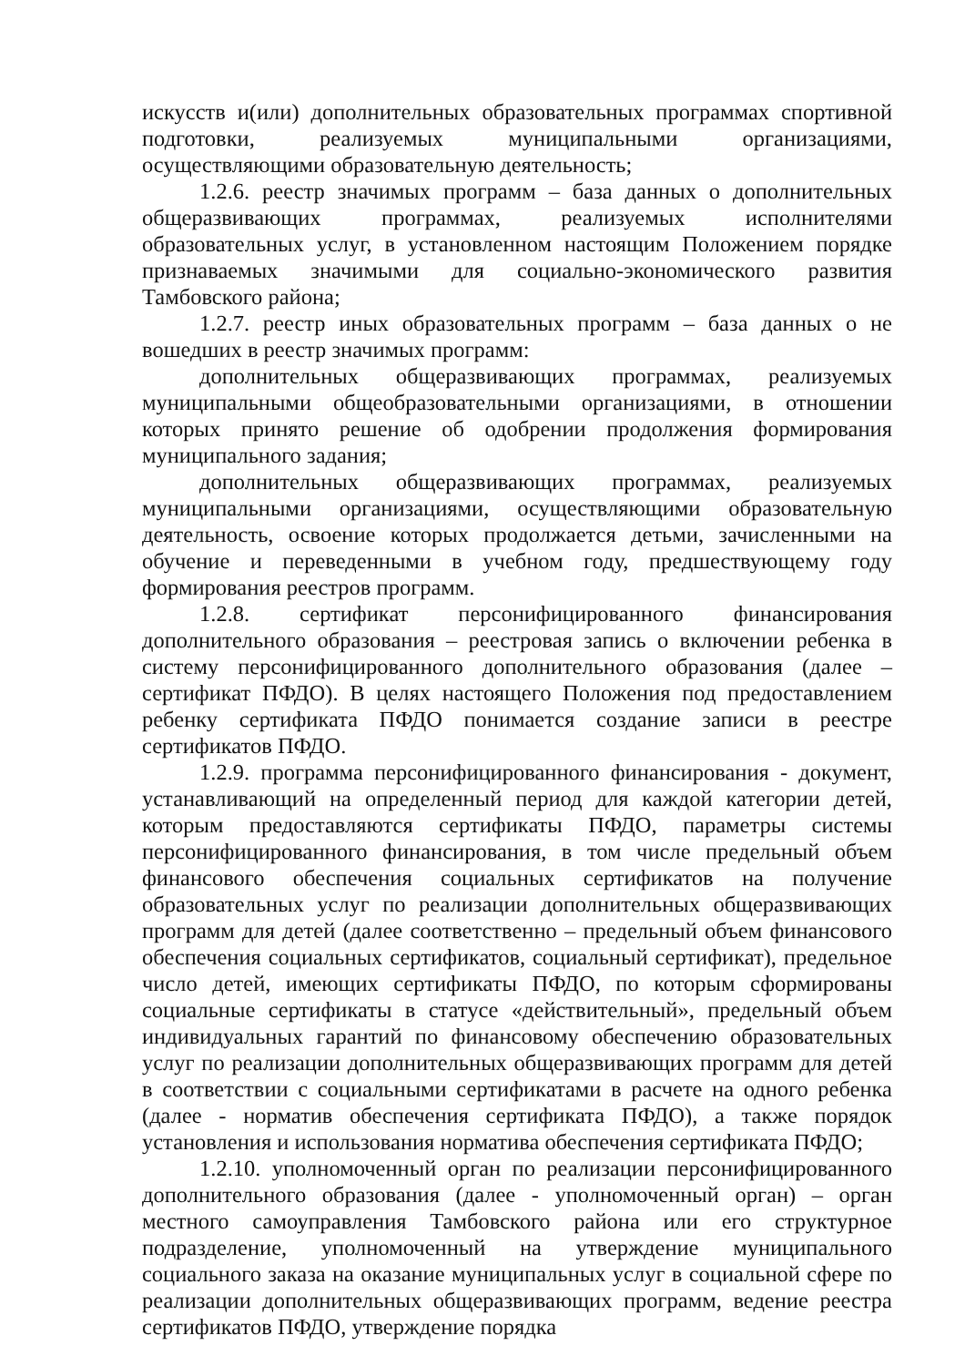искусств и(или) дополнительных образовательных программах спортивной подготовки, реализуемых муниципальными организациями, осуществляющими образовательную деятельность;
1.2.6. реестр значимых программ – база данных о дополнительных общеразвивающих программах, реализуемых исполнителями образовательных услуг, в установленном настоящим Положением порядке признаваемых значимыми для социально-экономического развития Тамбовского района;
1.2.7. реестр иных образовательных программ – база данных о не вошедших в реестр значимых программ:
дополнительных общеразвивающих программах, реализуемых муниципальными общеобразовательными организациями, в отношении которых принято решение об одобрении продолжения формирования муниципального задания;
дополнительных общеразвивающих программах, реализуемых муниципальными организациями, осуществляющими образовательную деятельность, освоение которых продолжается детьми, зачисленными на обучение и переведенными в учебном году, предшествующему году формирования реестров программ.
1.2.8. сертификат персонифицированного финансирования дополнительного образования – реестровая запись о включении ребенка в систему персонифицированного дополнительного образования (далее – сертификат ПФДО). В целях настоящего Положения под предоставлением ребенку сертификата ПФДО понимается создание записи в реестре сертификатов ПФДО.
1.2.9. программа персонифицированного финансирования - документ, устанавливающий на определенный период для каждой категории детей, которым предоставляются сертификаты ПФДО, параметры системы персонифицированного финансирования, в том числе предельный объем финансового обеспечения социальных сертификатов на получение образовательных услуг по реализации дополнительных общеразвивающих программ для детей (далее соответственно – предельный объем финансового обеспечения социальных сертификатов, социальный сертификат), предельное число детей, имеющих сертификаты ПФДО, по которым сформированы социальные сертификаты в статусе «действительный», предельный объем индивидуальных гарантий по финансовому обеспечению образовательных услуг по реализации дополнительных общеразвивающих программ для детей в соответствии с социальными сертификатами в расчете на одного ребенка (далее - норматив обеспечения сертификата ПФДО), а также порядок установления и использования норматива обеспечения сертификата ПФДО;
1.2.10. уполномоченный орган по реализации персонифицированного дополнительного образования (далее - уполномоченный орган) – орган местного самоуправления Тамбовского района или его структурное подразделение, уполномоченный на утверждение муниципального социального заказа на оказание муниципальных услуг в социальной сфере по реализации дополнительных общеразвивающих программ, ведение реестра сертификатов ПФДО, утверждение порядка